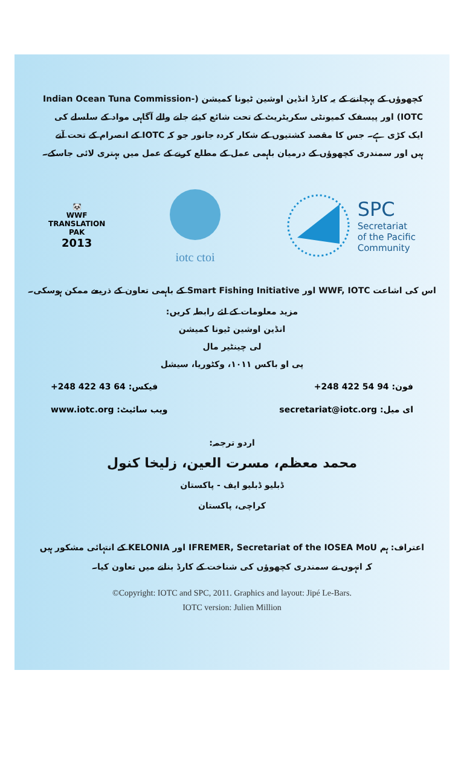کچھوؤں کے پہچاننے کے یہ کارڈ انڈین اوشین ٹیونا کمیشن (Indian Ocean Tuna Commission-IOTC) اور پیسفک کمیونٹی سکریٹریٹ کے تحت شائع کیئے جانے والے آگاہی مواد کے سلسلے کی ایک کڑی ہے۔ جس کا مقصد کشتیوں کے شکار کردہ جانور جو کہ IOTC کے انصرام کے تحت آتے ہیں اور سمندری کچھوؤں کے درمیان باہمی عمل کے مطلع کرنے کے عمل میں بہتری لائی جاسکے۔
🐼
WWF
TRANSLATION
PAK
2013
iotc ctoi
SPC
Secretariat
of the Pacific
Community
اس کی اشاعت WWF, IOTC اور Smart Fishing Initiative کے باہمی تعاون کے ذریعے ممکن ہوسکی۔
مزید معلومات کے لئے رابطہ کریں:
انڈین اوشین ٹیونا کمیشن
لی چینٹیر مال
پی او باکس ۱۰۱۱، وکٹوریا، سیشل
+248 422 43 64 :فیکس +248 422 54 94 :فون
www.iotc.org :ویب سائیٹ secretariat@iotc.org :ای میل
اردو ترجمہ:
محمد معظم، مسرت العین، زلیخا کنول
ڈبلیو ڈبلیو ایف - پاکستان
کراچی، پاکستان
اعتراف: ہم IFREMER, Secretariat of the IOSEA MoU اور KELONIA کے انتہائی مشکور ہیں
کہ انہوں نے سمندری کچھوؤں کی شناخت کے کارڈ بنانے میں تعاون کیا۔
©Copyright: IOTC and SPC, 2011. Graphics and layout: Jipé Le-Bars.
IOTC version: Julien Million